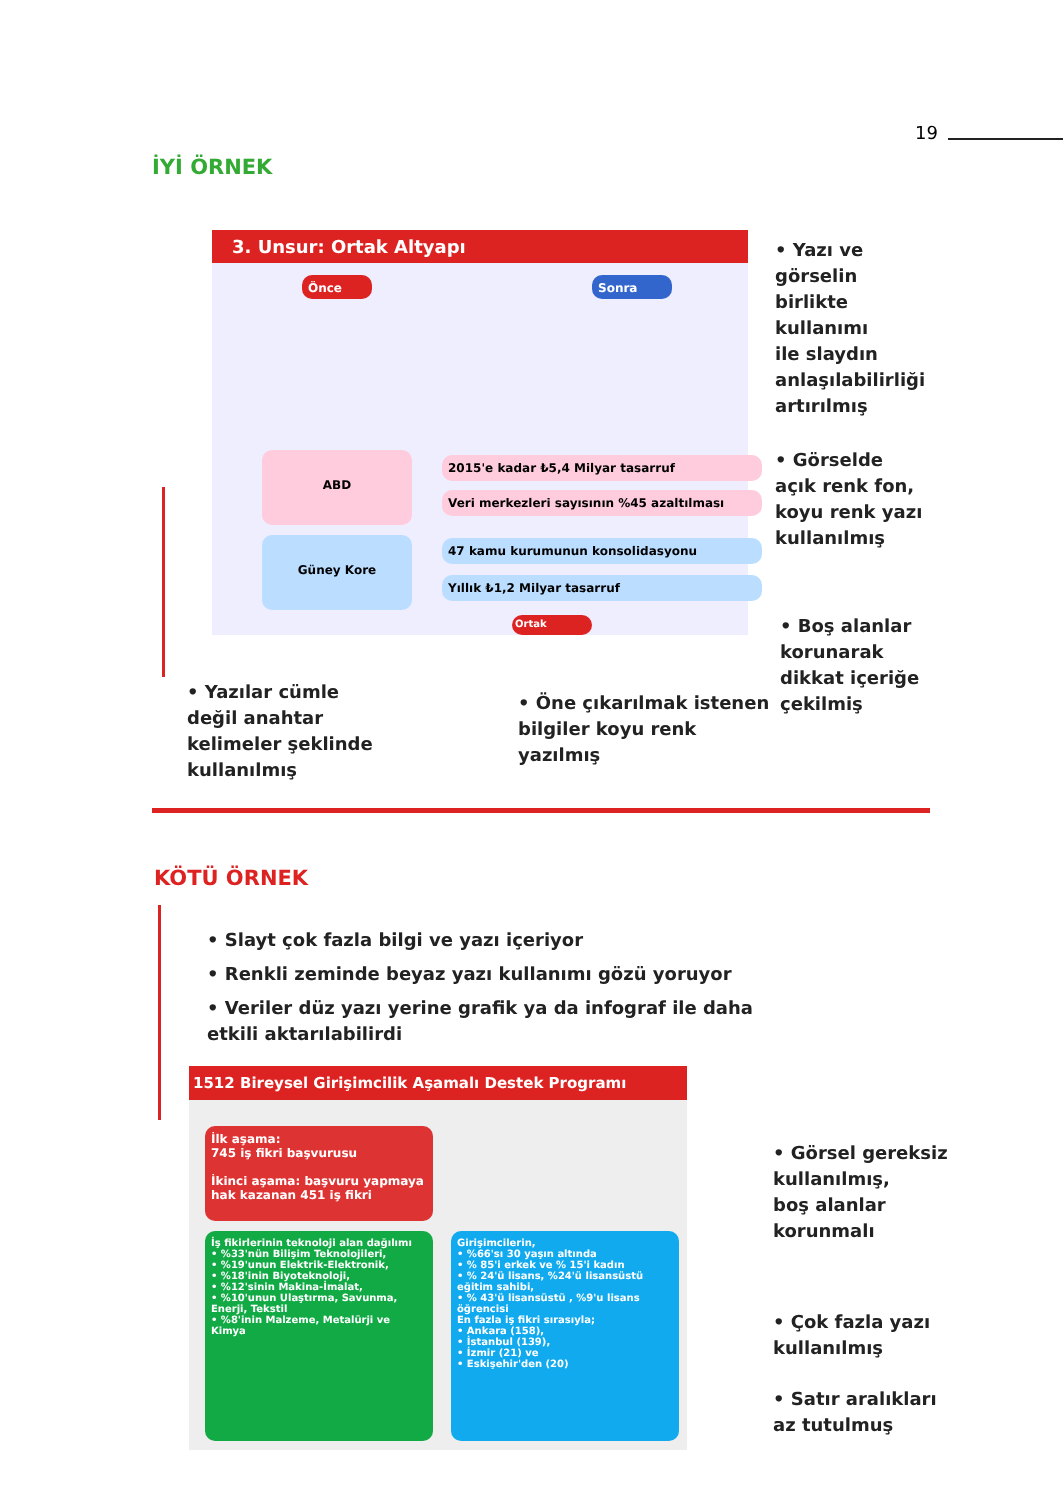19
İYİ ÖRNEK
3. Unsur: Ortak Altyapı
Önce Sonra
ABD 2015'e kadar ₺5,4 Milyar tasarruf
Veri merkezleri sayısının %45 azaltılması
Güney Kore 47 kamu kurumunun konsolidasyonu
Yıllık ₺1,2 Milyar tasarruf
Ortak
• Yazı ve
görselin
birlikte
kullanımı
ile slaydın
anlaşılabilirliği
artırılmış
• Görselde
açık renk fon,
koyu renk yazı
kullanılmış
• Boş alanlar
korunarak
dikkat içeriğe
çekilmiş
• Yazılar cümle
değil anahtar
kelimeler şeklinde
kullanılmış
• Öne çıkarılmak istenen
bilgiler koyu renk
yazılmış
KÖTÜ ÖRNEK
• Slayt çok fazla bilgi ve yazı içeriyor
• Renkli zeminde beyaz yazı kullanımı gözü yoruyor
• Veriler düz yazı yerine grafik ya da infograf ile daha etkili aktarılabilirdi
1512 Bireysel Girişimcilik Aşamalı Destek Programı
İlk aşama:
745 iş fikri başvurusu
İkinci aşama: başvuru yapmaya hak kazanan 451 iş fikri
İş fikirlerinin teknoloji alan dağılımı
• %33'nün Bilişim Teknolojileri,
• %19'unun Elektrik-Elektronik,
• %18'inin Biyoteknoloji,
• %12'sinin Makina-İmalat,
• %10'unun Ulaştırma, Savunma, Enerji, Tekstil
• %8'inin Malzeme, Metalürji ve Kimya
Girişimcilerin,
• %66'sı 30 yaşın altında
• % 85'i erkek ve % 15'i kadın
• % 24'ü lisans, %24'ü lisansüstü eğitim sahibi,
• % 43'ü lisansüstü , %9'u lisans öğrencisi
En fazla iş fikri sırasıyla;
• Ankara (158),
• İstanbul (139),
• İzmir (21) ve
• Eskişehir'den (20)
• Görsel gereksiz
kullanılmış,
boş alanlar
korunmalı
• Çok fazla yazı
kullanılmış
• Satır aralıkları
az tutulmuş